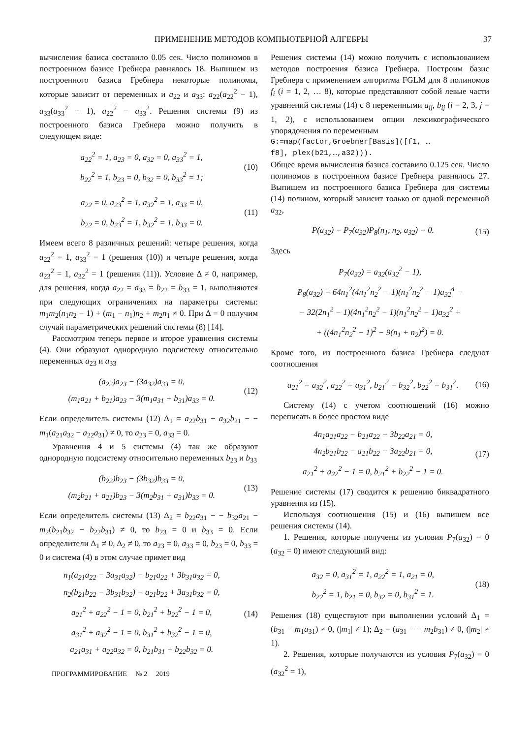ПРИМЕНЕНИЕ МЕТОДОВ КОМПЬЮТЕРНОЙ АЛГЕБРЫ 37
вычисления базиса составило 0.05 сек. Число полиномов в построенном базисе Гребнера равнялось 18. Выпишем из построенного базиса Гребнера некоторые полиномы, которые зависит от переменных и a<sub>22</sub> и a<sub>33</sub>: a<sub>22</sub>(a<sub>22</sub><sup>2</sup> − 1), a<sub>33</sub>(a<sub>33</sub><sup>2</sup> − 1), a<sub>22</sub><sup>2</sup> − a<sub>33</sub><sup>2</sup>. Решения системы (9) из построенного базиса Гребнера можно получить в следующем виде:
a<sub>22</sub><sup>2</sup> = 1, a<sub>23</sub> = 0, a<sub>32</sub> = 0, a<sub>33</sub><sup>2</sup> = 1,
b<sub>22</sub><sup>2</sup> = 1, b<sub>23</sub> = 0, b<sub>32</sub> = 0, b<sub>33</sub><sup>2</sup> = 1;
(10)
a<sub>22</sub> = 0, a<sub>23</sub><sup>2</sup> = 1, a<sub>32</sub><sup>2</sup> = 1, a<sub>33</sub> = 0,
b<sub>22</sub> = 0, b<sub>23</sub><sup>2</sup> = 1, b<sub>32</sub><sup>2</sup> = 1, b<sub>33</sub> = 0.
(11)
Имеем всего 8 различных решений: четыре решения, когда a<sub>22</sub><sup>2</sup> = 1, a<sub>33</sub><sup>2</sup> = 1 (решения (10)) и четыре решения, когда a<sub>23</sub><sup>2</sup> = 1, a<sub>32</sub><sup>2</sup> = 1 (решения (11)). Условие Δ ≠ 0, например, для решения, когда a<sub>22</sub> = a<sub>33</sub> = b<sub>22</sub> = b<sub>33</sub> = 1, выполняются при следующих ограничениях на параметры системы: m<sub>1</sub>m<sub>2</sub>(n<sub>1</sub>n<sub>2</sub> − 1) + (m<sub>1</sub> − n<sub>1</sub>)n<sub>2</sub> + m<sub>2</sub>n<sub>1</sub> ≠ 0. При Δ = 0 получим случай параметрических решений системы (8) [14].
Рассмотрим теперь первое и второе уравнения системы (4). Они образуют однородную подсистему относительно переменных a<sub>23</sub> и a<sub>33</sub>
(a<sub>22</sub>)a<sub>23</sub> − (3a<sub>32</sub>)a<sub>33</sub> = 0,
(m<sub>1</sub>a<sub>21</sub> + b<sub>21</sub>)a<sub>23</sub> − 3(m<sub>1</sub>a<sub>31</sub> + b<sub>31</sub>)a<sub>33</sub> = 0.
(12)
Если определитель системы (12) Δ<sub>1</sub> = a<sub>22</sub>b<sub>31</sub> − a<sub>32</sub>b<sub>21</sub> − − m<sub>1</sub>(a<sub>21</sub>a<sub>32</sub> − a<sub>22</sub>a<sub>31</sub>) ≠ 0, то a<sub>23</sub> = 0, a<sub>33</sub> = 0.
Уравнения 4 и 5 системы (4) так же образуют однородную подсистему относительно переменных b<sub>23</sub> и b<sub>33</sub>
(b<sub>22</sub>)b<sub>23</sub> − (3b<sub>32</sub>)b<sub>33</sub> = 0,
(m<sub>2</sub>b<sub>21</sub> + a<sub>21</sub>)b<sub>23</sub> − 3(m<sub>2</sub>b<sub>31</sub> + a<sub>31</sub>)b<sub>33</sub> = 0.
(13)
Если определитель системы (13) Δ<sub>2</sub> = b<sub>22</sub>a<sub>31</sub> − − b<sub>32</sub>a<sub>21</sub> − m<sub>2</sub>(b<sub>21</sub>b<sub>32</sub> − b<sub>22</sub>b<sub>31</sub>) ≠ 0, то b<sub>23</sub> = 0 и b<sub>33</sub> = 0. Если определители Δ<sub>1</sub> ≠ 0, Δ<sub>2</sub> ≠ 0, то a<sub>23</sub> = 0, a<sub>33</sub> = 0, b<sub>23</sub> = 0, b<sub>33</sub> = 0 и система (4) в этом случае примет вид
n<sub>1</sub>(a<sub>21</sub>a<sub>22</sub> − 3a<sub>31</sub>a<sub>32</sub>) − b<sub>21</sub>a<sub>22</sub> + 3b<sub>31</sub>a<sub>32</sub> = 0,
n<sub>2</sub>(b<sub>21</sub>b<sub>22</sub> − 3b<sub>31</sub>b<sub>32</sub>) − a<sub>21</sub>b<sub>22</sub> + 3a<sub>31</sub>b<sub>32</sub> = 0,
a<sub>21</sub><sup>2</sup> + a<sub>22</sub><sup>2</sup> − 1 = 0, b<sub>21</sub><sup>2</sup> + b<sub>22</sub><sup>2</sup> − 1 = 0,
a<sub>31</sub><sup>2</sup> + a<sub>32</sub><sup>2</sup> − 1 = 0, b<sub>31</sub><sup>2</sup> + b<sub>32</sub><sup>2</sup> − 1 = 0,
a<sub>21</sub>a<sub>31</sub> + a<sub>22</sub>a<sub>32</sub> = 0, b<sub>21</sub>b<sub>31</sub> + b<sub>22</sub>b<sub>32</sub> = 0.
(14)
ПРОГРАММИРОВАНИЕ № 2 2019
Решения системы (14) можно получить с использованием методов построения базиса Гребнера. Построим базис Гребнера с применением алгоритма FGLM для 8 полиномов f<sub>i</sub> (i = 1, 2, … 8), которые представляют собой левые части уравнений системы (14) с 8 переменными a<sub>ij</sub>, b<sub>ij</sub> (i = 2, 3, j = 1, 2), с использованием опции лексикографического упорядочения по переменным
G:=map(factor,Groebner[Basis]([f1, …
f8], plex(b21,…,a32))).
Общее время вычисления базиса составило 0.125 сек. Число полиномов в построенном базисе Гребнера равнялось 27. Выпишем из построенного базиса Гребнера для системы (14) полином, который зависит только от одной переменной a<sub>32</sub>,
P(a<sub>32</sub>) = P<sub>7</sub>(a<sub>32</sub>)P<sub>8</sub>(n<sub>1</sub>, n<sub>2</sub>, a<sub>32</sub>) = 0.
(15)
Здесь
P<sub>7</sub>(a<sub>32</sub>) = a<sub>32</sub>(a<sub>32</sub><sup>2</sup> − 1),
P<sub>8</sub>(a<sub>32</sub>) = 64n<sub>1</sub><sup>2</sup>(4n<sub>1</sub><sup>2</sup>n<sub>2</sub><sup>2</sup> − 1)(n<sub>1</sub><sup>2</sup>n<sub>2</sub><sup>2</sup> − 1)a<sub>32</sub><sup>4</sup> −
− 32(2n<sub>1</sub><sup>2</sup> − 1)(4n<sub>1</sub><sup>2</sup>n<sub>2</sub><sup>2</sup> − 1)(n<sub>1</sub><sup>2</sup>n<sub>2</sub><sup>2</sup> − 1)a<sub>32</sub><sup>2</sup> +
+ ((4n<sub>1</sub><sup>2</sup>n<sub>2</sub><sup>2</sup> − 1)<sup>2</sup> − 9(n<sub>1</sub> + n<sub>2</sub>)<sup>2</sup>) = 0.
Кроме того, из построенного базиса Гребнера следуют соотношения
a<sub>21</sub><sup>2</sup> = a<sub>32</sub><sup>2</sup>, a<sub>22</sub><sup>2</sup> = a<sub>31</sub><sup>2</sup>, b<sub>21</sub><sup>2</sup> = b<sub>32</sub><sup>2</sup>, b<sub>22</sub><sup>2</sup> = b<sub>31</sub><sup>2</sup>.
(16)
Систему (14) с учетом соотношений (16) можно переписать в более простом виде
4n<sub>1</sub>a<sub>21</sub>a<sub>22</sub> − b<sub>21</sub>a<sub>22</sub> − 3b<sub>22</sub>a<sub>21</sub> = 0,
4n<sub>2</sub>b<sub>21</sub>b<sub>22</sub> − a<sub>21</sub>b<sub>22</sub> − 3a<sub>22</sub>b<sub>21</sub> = 0,
a<sub>21</sub><sup>2</sup> + a<sub>22</sub><sup>2</sup> − 1 = 0, b<sub>21</sub><sup>2</sup> + b<sub>22</sub><sup>2</sup> − 1 = 0.
(17)
Решение системы (17) сводится к решению биквадратного уравнения из (15).
Используя соотношения (15) и (16) выпишем все решения системы (14).
1. Решения, которые получены из условия P<sub>7</sub>(a<sub>32</sub>) = 0 (a<sub>32</sub> = 0) имеют следующий вид:
a<sub>32</sub> = 0, a<sub>31</sub><sup>2</sup> = 1, a<sub>22</sub><sup>2</sup> = 1, a<sub>21</sub> = 0,
b<sub>22</sub><sup>2</sup> = 1, b<sub>21</sub> = 0, b<sub>32</sub> = 0, b<sub>31</sub><sup>2</sup> = 1.
(18)
Решения (18) существуют при выполнении условий Δ<sub>1</sub> = (b<sub>31</sub> − m<sub>1</sub>a<sub>31</sub>) ≠ 0, (|m<sub>1</sub>| ≠ 1); Δ<sub>2</sub> = (a<sub>31</sub> − − m<sub>2</sub>b<sub>31</sub>) ≠ 0, (|m<sub>2</sub>| ≠ 1).
2. Решения, которые получаются из условия P<sub>7</sub>(a<sub>32</sub>) = 0 (a<sub>32</sub><sup>2</sup> = 1),